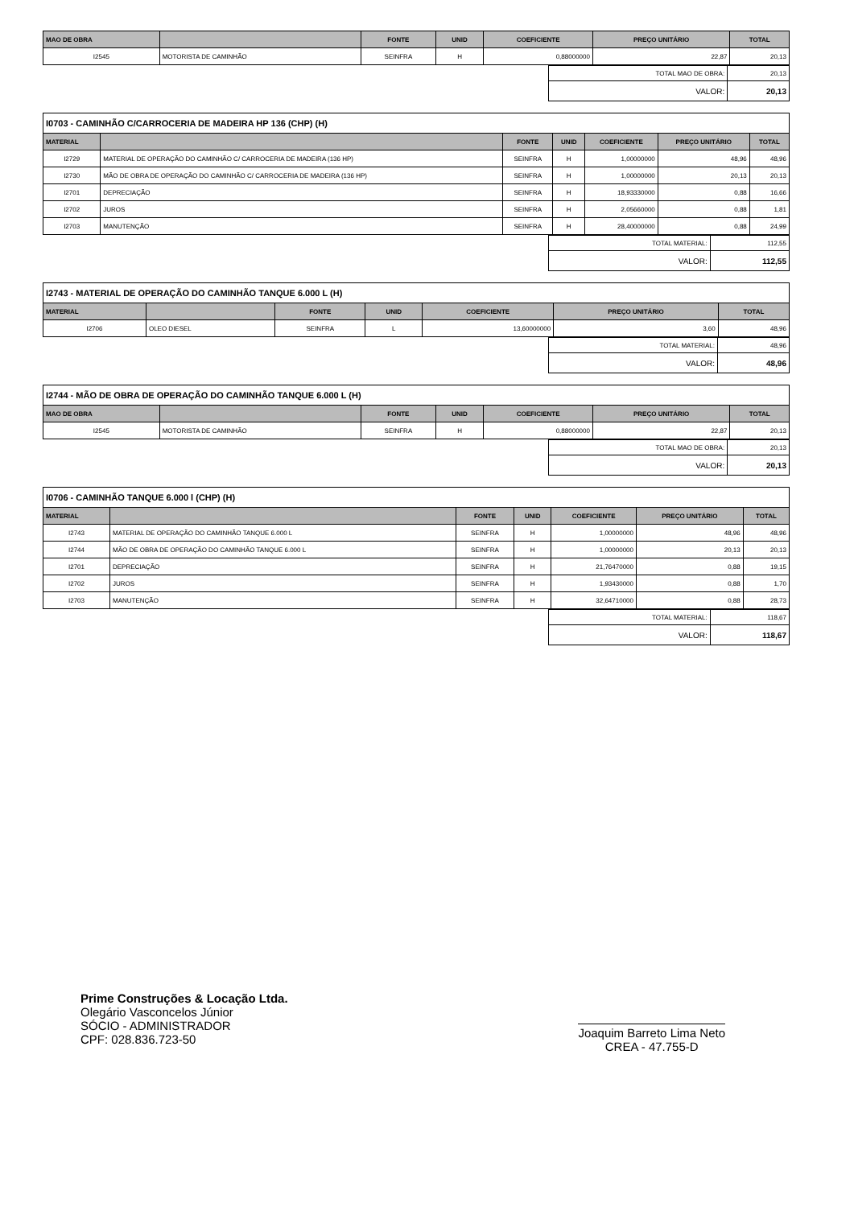| MAO DE OBRA | | FONTE | UNID | COEFICIENTE | PREÇO UNITÁRIO | TOTAL |
| --- | --- | --- | --- | --- | --- | --- |
| I2545 | MOTORISTA DE CAMINHÃO | SEINFRA | H | 0,88000000 | 22,87 | 20,13 |
| TOTAL MAO DE OBRA: | 20,13 |
| VALOR: | 20,13 |
I0703 - CAMINHÃO C/CARROCERIA DE MADEIRA HP 136 (CHP) (H)
| MATERIAL | | FONTE | UNID | COEFICIENTE | PREÇO UNITÁRIO | TOTAL |
| --- | --- | --- | --- | --- | --- | --- |
| I2729 | MATERIAL DE OPERAÇÃO DO CAMINHÃO C/ CARROCERIA DE MADEIRA (136 HP) | SEINFRA | H | 1,00000000 | 48,96 | 48,96 |
| I2730 | MÃO DE OBRA DE OPERAÇÃO DO CAMINHÃO C/ CARROCERIA DE MADEIRA (136 HP) | SEINFRA | H | 1,00000000 | 20,13 | 20,13 |
| I2701 | DEPRECIAÇÃO | SEINFRA | H | 18,93330000 | 0,88 | 16,66 |
| I2702 | JUROS | SEINFRA | H | 2,05660000 | 0,88 | 1,81 |
| I2703 | MANUTENÇÃO | SEINFRA | H | 28,40000000 | 0,88 | 24,99 |
| TOTAL MATERIAL: | 112,55 |
| VALOR: | 112,55 |
I2743 - MATERIAL DE OPERAÇÃO DO CAMINHÃO TANQUE 6.000 L (H)
| MATERIAL | | FONTE | UNID | COEFICIENTE | PREÇO UNITÁRIO | TOTAL |
| --- | --- | --- | --- | --- | --- | --- |
| I2706 | OLEO DIESEL | SEINFRA | L | 13,60000000 | 3,60 | 48,96 |
| TOTAL MATERIAL: | 48,96 |
| VALOR: | 48,96 |
I2744 - MÃO DE OBRA DE OPERAÇÃO DO CAMINHÃO TANQUE 6.000 L (H)
| MAO DE OBRA | | FONTE | UNID | COEFICIENTE | PREÇO UNITÁRIO | TOTAL |
| --- | --- | --- | --- | --- | --- | --- |
| I2545 | MOTORISTA DE CAMINHÃO | SEINFRA | H | 0,88000000 | 22,87 | 20,13 |
| TOTAL MAO DE OBRA: | 20,13 |
| VALOR: | 20,13 |
I0706 - CAMINHÃO TANQUE 6.000 l (CHP) (H)
| MATERIAL | | FONTE | UNID | COEFICIENTE | PREÇO UNITÁRIO | TOTAL |
| --- | --- | --- | --- | --- | --- | --- |
| I2743 | MATERIAL DE OPERAÇÃO DO CAMINHÃO TANQUE 6.000 L | SEINFRA | H | 1,00000000 | 48,96 | 48,96 |
| I2744 | MÃO DE OBRA DE OPERAÇÃO DO CAMINHÃO TANQUE 6.000 L | SEINFRA | H | 1,00000000 | 20,13 | 20,13 |
| I2701 | DEPRECIAÇÃO | SEINFRA | H | 21,76470000 | 0,88 | 19,15 |
| I2702 | JUROS | SEINFRA | H | 1,93430000 | 0,88 | 1,70 |
| I2703 | MANUTENÇÃO | SEINFRA | H | 32,64710000 | 0,88 | 28,73 |
| TOTAL MATERIAL: | 118,67 |
| VALOR: | 118,67 |
Prime Construções & Locação Ltda.
Olegário Vasconcelos Júnior
SÓCIO - ADMINISTRADOR
CPF: 028.836.723-50
Joaquim Barreto Lima Neto
CREA - 47.755-D